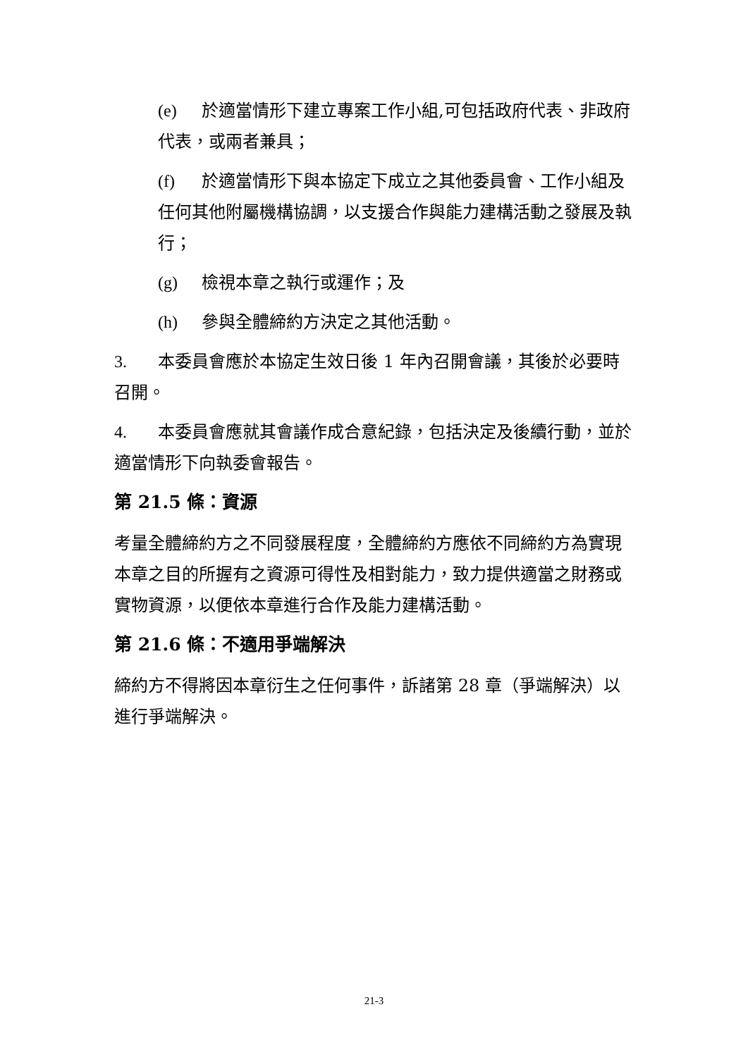(e) 於適當情形下建立專案工作小組,可包括政府代表、非政府代表，或兩者兼具；
(f) 於適當情形下與本協定下成立之其他委員會、工作小組及任何其他附屬機構協調，以支援合作與能力建構活動之發展及執行；
(g) 檢視本章之執行或運作；及
(h) 參與全體締約方決定之其他活動。
3. 本委員會應於本協定生效日後 1 年內召開會議，其後於必要時召開。
4. 本委員會應就其會議作成合意紀錄，包括決定及後續行動，並於適當情形下向執委會報告。
第 21.5 條：資源
考量全體締約方之不同發展程度，全體締約方應依不同締約方為實現本章之目的所握有之資源可得性及相對能力，致力提供適當之財務或實物資源，以便依本章進行合作及能力建構活動。
第 21.6 條：不適用爭端解決
締約方不得將因本章衍生之任何事件，訴諸第 28 章（爭端解決）以進行爭端解決。
21-3